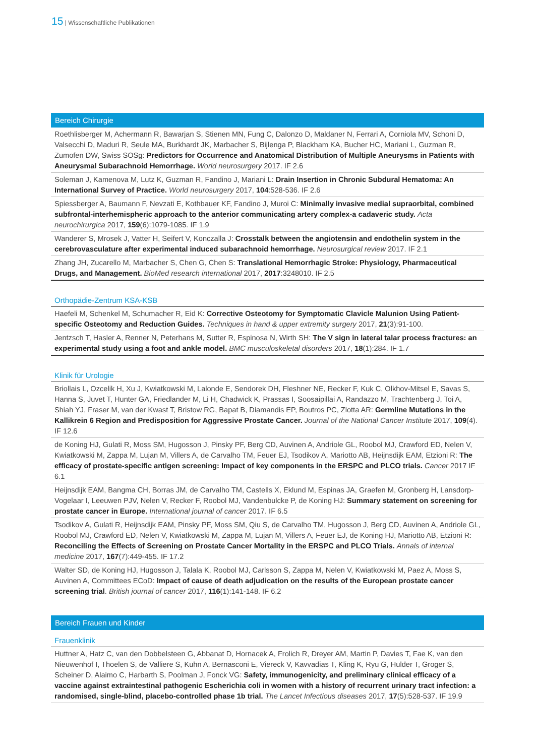15 | Wissenschaftliche Publikationen
Bereich Chirurgie
Roethlisberger M, Achermann R, Bawarjan S, Stienen MN, Fung C, Dalonzo D, Maldaner N, Ferrari A, Corniola MV, Schoni D, Valsecchi D, Maduri R, Seule MA, Burkhardt JK, Marbacher S, Bijlenga P, Blackham KA, Bucher HC, Mariani L, Guzman R, Zumofen DW, Swiss SOSg: Predictors for Occurrence and Anatomical Distribution of Multiple Aneurysms in Patients with Aneurysmal Subarachnoid Hemorrhage. World neurosurgery 2017. IF 2.6
Soleman J, Kamenova M, Lutz K, Guzman R, Fandino J, Mariani L: Drain Insertion in Chronic Subdural Hematoma: An International Survey of Practice. World neurosurgery 2017, 104:528-536. IF 2.6
Spiessberger A, Baumann F, Nevzati E, Kothbauer KF, Fandino J, Muroi C: Minimally invasive medial supraorbital, combined subfrontal-interhemispheric approach to the anterior communicating artery complex-a cadaveric study. Acta neurochirurgica 2017, 159(6):1079-1085. IF 1.9
Wanderer S, Mrosek J, Vatter H, Seifert V, Konczalla J: Crosstalk between the angiotensin and endothelin system in the cerebrovasculature after experimental induced subarachnoid hemorrhage. Neurosurgical review 2017. IF 2.1
Zhang JH, Zucarello M, Marbacher S, Chen G, Chen S: Translational Hemorrhagic Stroke: Physiology, Pharmaceutical Drugs, and Management. BioMed research international 2017, 2017:3248010. IF 2.5
Orthopädie-Zentrum KSA-KSB
Haefeli M, Schenkel M, Schumacher R, Eid K: Corrective Osteotomy for Symptomatic Clavicle Malunion Using Patient-specific Osteotomy and Reduction Guides. Techniques in hand & upper extremity surgery 2017, 21(3):91-100.
Jentzsch T, Hasler A, Renner N, Peterhans M, Sutter R, Espinosa N, Wirth SH: The V sign in lateral talar process fractures: an experimental study using a foot and ankle model. BMC musculoskeletal disorders 2017, 18(1):284. IF 1.7
Klinik für Urologie
Briollais L, Ozcelik H, Xu J, Kwiatkowski M, Lalonde E, Sendorek DH, Fleshner NE, Recker F, Kuk C, Olkhov-Mitsel E, Savas S, Hanna S, Juvet T, Hunter GA, Friedlander M, Li H, Chadwick K, Prassas I, Soosaipillai A, Randazzo M, Trachtenberg J, Toi A, Shiah YJ, Fraser M, van der Kwast T, Bristow RG, Bapat B, Diamandis EP, Boutros PC, Zlotta AR: Germline Mutations in the Kallikrein 6 Region and Predisposition for Aggressive Prostate Cancer. Journal of the National Cancer Institute 2017, 109(4). IF 12.6
de Koning HJ, Gulati R, Moss SM, Hugosson J, Pinsky PF, Berg CD, Auvinen A, Andriole GL, Roobol MJ, Crawford ED, Nelen V, Kwiatkowski M, Zappa M, Lujan M, Villers A, de Carvalho TM, Feuer EJ, Tsodikov A, Mariotto AB, Heijnsdijk EAM, Etzioni R: The efficacy of prostate-specific antigen screening: Impact of key components in the ERSPC and PLCO trials. Cancer 2017 IF 6.1
Heijnsdijk EAM, Bangma CH, Borras JM, de Carvalho TM, Castells X, Eklund M, Espinas JA, Graefen M, Gronberg H, Lansdorp-Vogelaar I, Leeuwen PJV, Nelen V, Recker F, Roobol MJ, Vandenbulcke P, de Koning HJ: Summary statement on screening for prostate cancer in Europe. International journal of cancer 2017. IF 6.5
Tsodikov A, Gulati R, Heijnsdijk EAM, Pinsky PF, Moss SM, Qiu S, de Carvalho TM, Hugosson J, Berg CD, Auvinen A, Andriole GL, Roobol MJ, Crawford ED, Nelen V, Kwiatkowski M, Zappa M, Lujan M, Villers A, Feuer EJ, de Koning HJ, Mariotto AB, Etzioni R: Reconciling the Effects of Screening on Prostate Cancer Mortality in the ERSPC and PLCO Trials. Annals of internal medicine 2017, 167(7):449-455. IF 17.2
Walter SD, de Koning HJ, Hugosson J, Talala K, Roobol MJ, Carlsson S, Zappa M, Nelen V, Kwiatkowski M, Paez A, Moss S, Auvinen A, Committees ECoD: Impact of cause of death adjudication on the results of the European prostate cancer screening trial. British journal of cancer 2017, 116(1):141-148. IF 6.2
Bereich Frauen und Kinder
Frauenklinik
Huttner A, Hatz C, van den Dobbelsteen G, Abbanat D, Hornacek A, Frolich R, Dreyer AM, Martin P, Davies T, Fae K, van den Nieuwenhof I, Thoelen S, de Valliere S, Kuhn A, Bernasconi E, Viereck V, Kavvadias T, Kling K, Ryu G, Hulder T, Groger S, Scheiner D, Alaimo C, Harbarth S, Poolman J, Fonck VG: Safety, immunogenicity, and preliminary clinical efficacy of a vaccine against extraintestinal pathogenic Escherichia coli in women with a history of recurrent urinary tract infection: a randomised, single-blind, placebo-controlled phase 1b trial. The Lancet Infectious diseases 2017, 17(5):528-537. IF 19.9